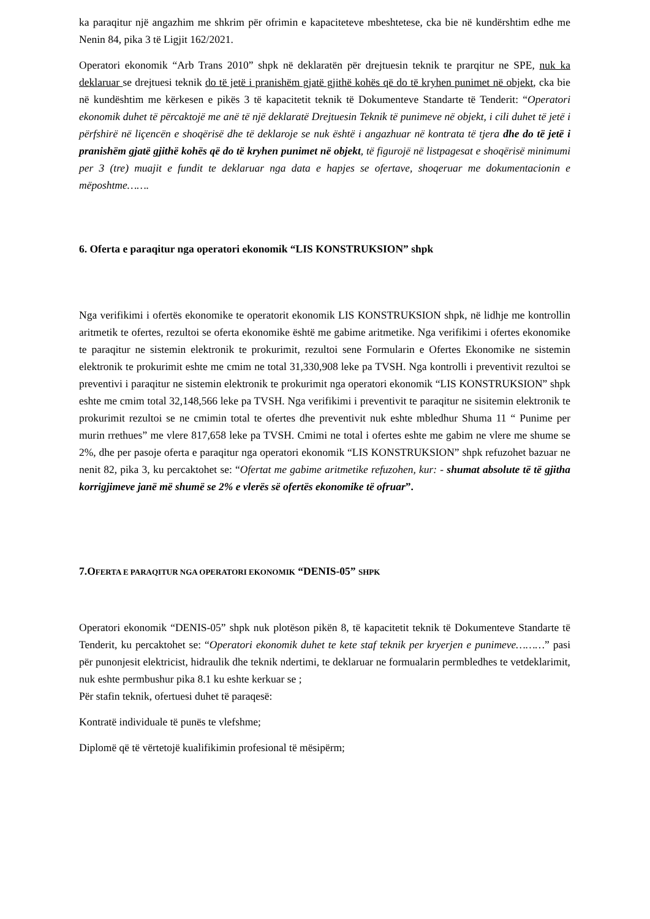ka paraqitur një angazhim me shkrim për ofrimin e kapaciteteve mbeshtetese, cka bie në kundërshtim edhe me Nenin 84, pika 3 të Ligjit 162/2021.
Operatori ekonomik “Arb Trans 2010” shpk në deklaratën për drejtuesin teknik te prarqitur ne SPE, nuk ka deklaruar se drejtuesi teknik do të jetë i pranishëm gjatë gjithë kohës që do të kryhen punimet në objekt, cka bie në kundështim me kërkesen e pikës 3 të kapacitetit teknik të Dokumenteve Standarte të Tenderit: “Operatori ekonomik duhet të përcaktojë me anë të një deklaratë Drejtuesin Teknik të punimeve në objekt, i cili duhet të jetë i përfshirë në liçencën e shoqërisë dhe të deklaroje se nuk është i angazhuar në kontrata të tjera dhe do të jetë i pranishëm gjatë gjithë kohës që do të kryhen punimet në objekt, të figurojë në listpagesat e shoqërisë minimumi per 3 (tre) muajit e fundit te deklaruar nga data e hapjes se ofertave, shoqeruar me dokumentacionin e mëposhtme…….
6. Oferta e paraqitur nga operatori ekonomik “LIS KONSTRUKSION” shpk
Nga verifikimi i ofertës ekonomike te operatorit ekonomik LIS KONSTRUKSION shpk, në lidhje me kontrollin aritmetik te ofertes, rezultoi se oferta ekonomike është me gabime aritmetike. Nga verifikimi i ofertes ekonomike te paraqitur ne sistemin elektronik te prokurimit, rezultoi sene Formularin e Ofertes Ekonomike ne sistemin elektronik te prokurimit eshte me cmim ne total 31,330,908 leke pa TVSH. Nga kontrolli i preventivit rezultoi se preventivi i paraqitur ne sistemin elektronik te prokurimit nga operatori ekonomik “LIS KONSTRUKSION” shpk eshte me cmim total 32,148,566 leke pa TVSH. Nga verifikimi i preventivit te paraqitur ne sisitemin elektronik te prokurimit rezultoi se ne cmimin total te ofertes dhe preventivit nuk eshte mbledhur Shuma 11 “ Punime per murin rrethues” me vlere 817,658 leke pa TVSH. Cmimi ne total i ofertes eshte me gabim ne vlere me shume se 2%, dhe per pasoje oferta e paraqitur nga operatori ekonomik “LIS KONSTRUKSION” shpk refuzohet bazuar ne nenit 82, pika 3, ku percaktohet se: “Ofertat me gabime aritmetike refuzohen, kur: - shumat absolute të të gjitha korrigjimeve janë më shumë se 2% e vlerës së ofertës ekonomike të ofruar”.
7.OFERTA E PARAQITUR NGA OPERATORI EKONOMIK “DENIS-05” SHPK
Operatori ekonomik “DENIS-05” shpk nuk plotëson pikën 8, të kapacitetit teknik të Dokumenteve Standarte të Tenderit, ku percaktohet se: “Operatori ekonomik duhet te kete staf teknik per kryerjen e punimeve………” pasi për punonjesit elektricist, hidraulik dhe teknik ndertimi, te deklaruar ne formualarin permbledhes te vetdeklarimit, nuk eshte permbushur pika 8.1 ku eshte kerkuar se ;
Për stafin teknik, ofertuesi duhet të paraqesë:
Kontratë individuale të punës te vlefshme;
Diplomë që të vërtetojë kualifikimin profesional të mësipërm;